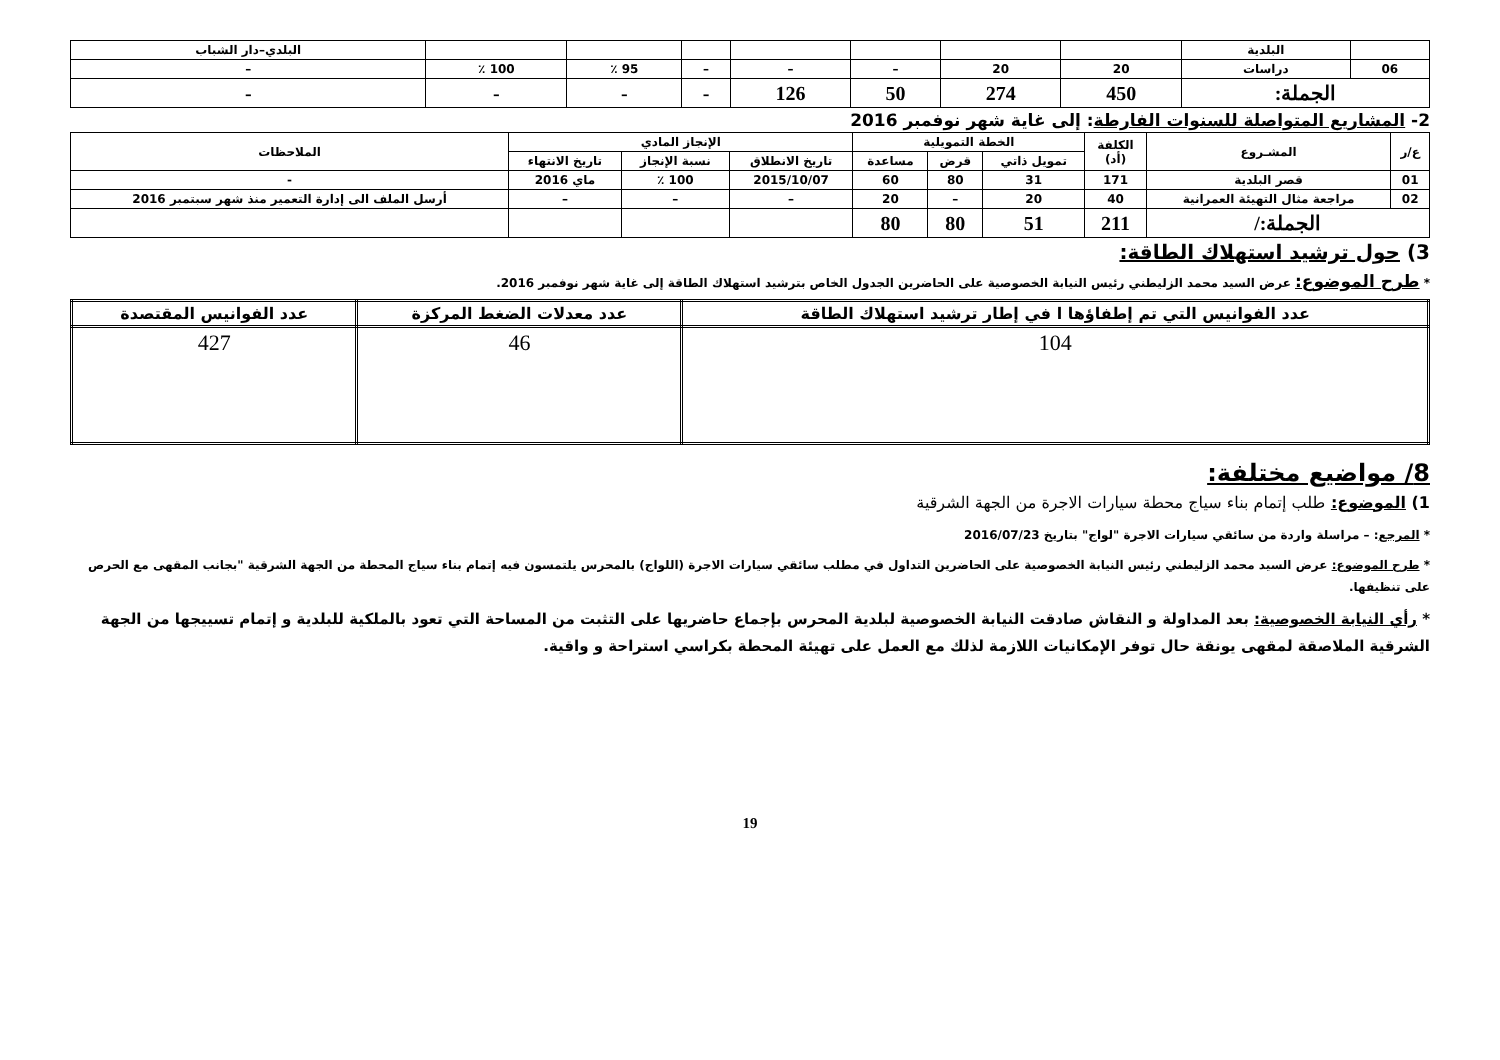| | البلدية | | | | | | | | البلدي–دار الشباب |
| 06 | دراسات | 20 | 20 | – | – | – | 95 ٪ | 100 ٪ | – |
| الجملة: | | 450 | 274 | 50 | 126 | - | - | - | - |
2- المشاريع المتواصلة للسنوات الفارطة: إلى غاية شهر نوفمبر 2016
| ع/ر | المشـروع | الكلفة (أد) | الخطة التمويلية | | | الإنجاز المادي | | | الملاحظات |
| --- | --- | --- | --- | --- | --- | --- | --- | --- | --- |
| | | | تمويل ذاتي | قرض | مساعدة | تاريخ الانطلاق | نسبة الإنجاز | تاريخ الانتهاء | |
| 01 | قصر البلدية | 171 | 31 | 80 | 60 | 2015/10/07 | 100 ٪ | ماي 2016 | - |
| 02 | مراجعة مثال التهيئة العمرانية | 40 | 20 | – | 20 | – | – | – | أرسل الملف الى إدارة التعمير منذ شهر سبتمبر 2016 |
| الجملة:/ | | 211 | 51 | 80 | 80 | | | | |
3) حول ترشيد استهلاك الطاقة:
* طرح الموضوع: عرض السيد محمد الزليطني رئيس النيابة الخصوصية على الحاضرين الجدول الخاص بترشيد استهلاك الطاقة إلى غاية شهر نوفمبر 2016.
| عدد الفوانيس التي تم إطفاؤها ا في إطار ترشيد استهلاك الطاقة | عدد معدلات الضغط المركزة | عدد الفوانيس المقتصدة |
| --- | --- | --- |
| 104 | 46 | 427 |
8/ مواضيع مختلفة:
1) الموضوع: طلب إتمام بناء سياج محطة سيارات الاجرة من الجهة الشرقية
* المرجع: – مراسلة واردة من سائقي سيارات الاجرة "لواج" بتاريخ 2016/07/23
* طرح الموضوع: عرض السيد محمد الزليطني رئيس النيابة الخصوصية على الحاضرين التداول في مطلب سائقي سيارات الاجرة (اللواج) بالمحرس يلتمسون فيه إتمام بناء سياج المحطة من الجهة الشرقية "بجانب المقهى مع الحرص على تنظيفها.
* رأي النيابة الخصوصية: بعد المداولة و النقاش صادقت النيابة الخصوصية لبلدية المحرس بإجماع حاضريها على التثبت من المساحة التي تعود بالملكية للبلدية و إتمام تسييجها من الجهة الشرقية الملاصقة لمقهى يونقة حال توفر الإمكانيات اللازمة لذلك مع العمل على تهيئة المحطة بكراسي استراحة و واقية.
19